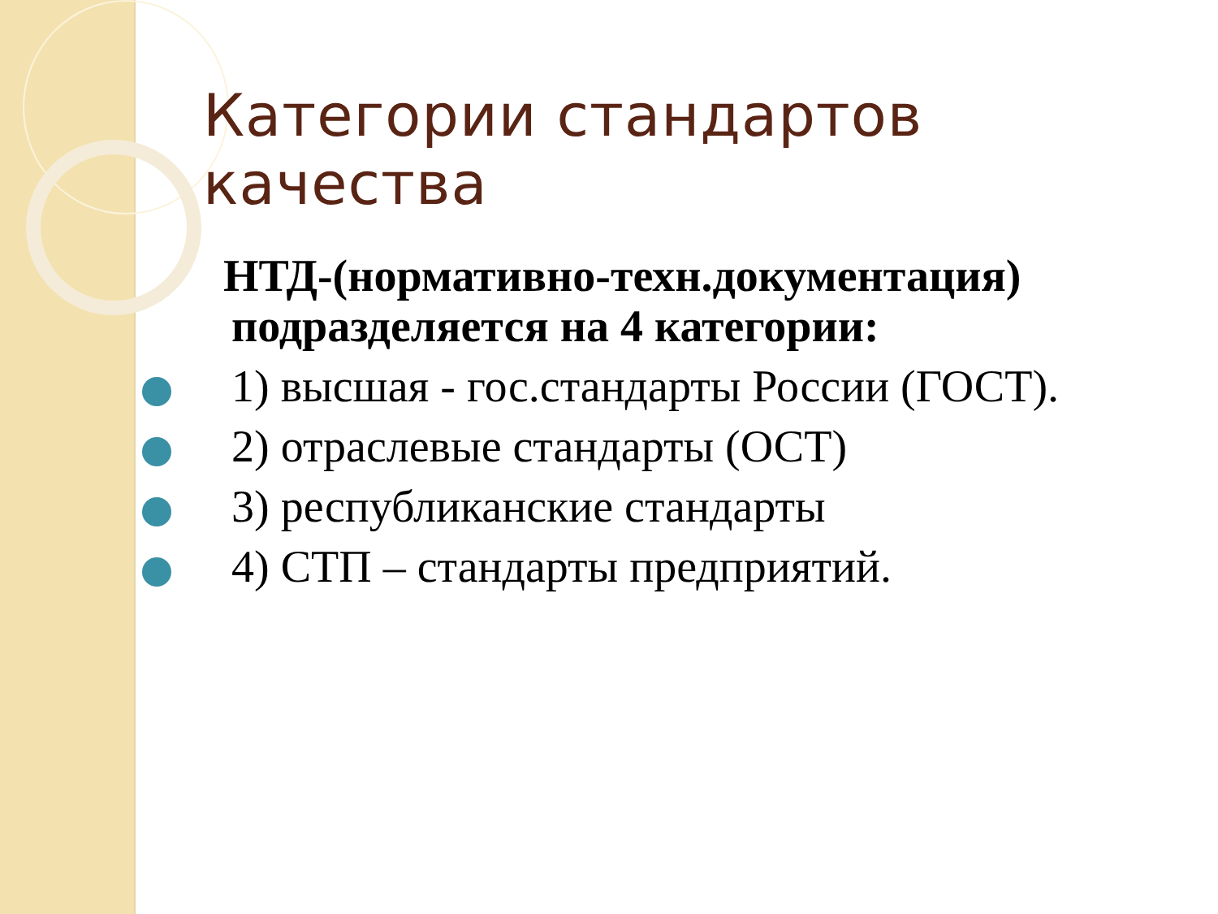Категории стандартов качества
НТД-(нормативно-техн.документация)
подразделяется на 4 категории:
1) высшая - гос.стандарты России (ГОСТ).
2) отраслевые стандарты (ОСТ)
3) республиканские стандарты
4) СТП – стандарты предприятий.